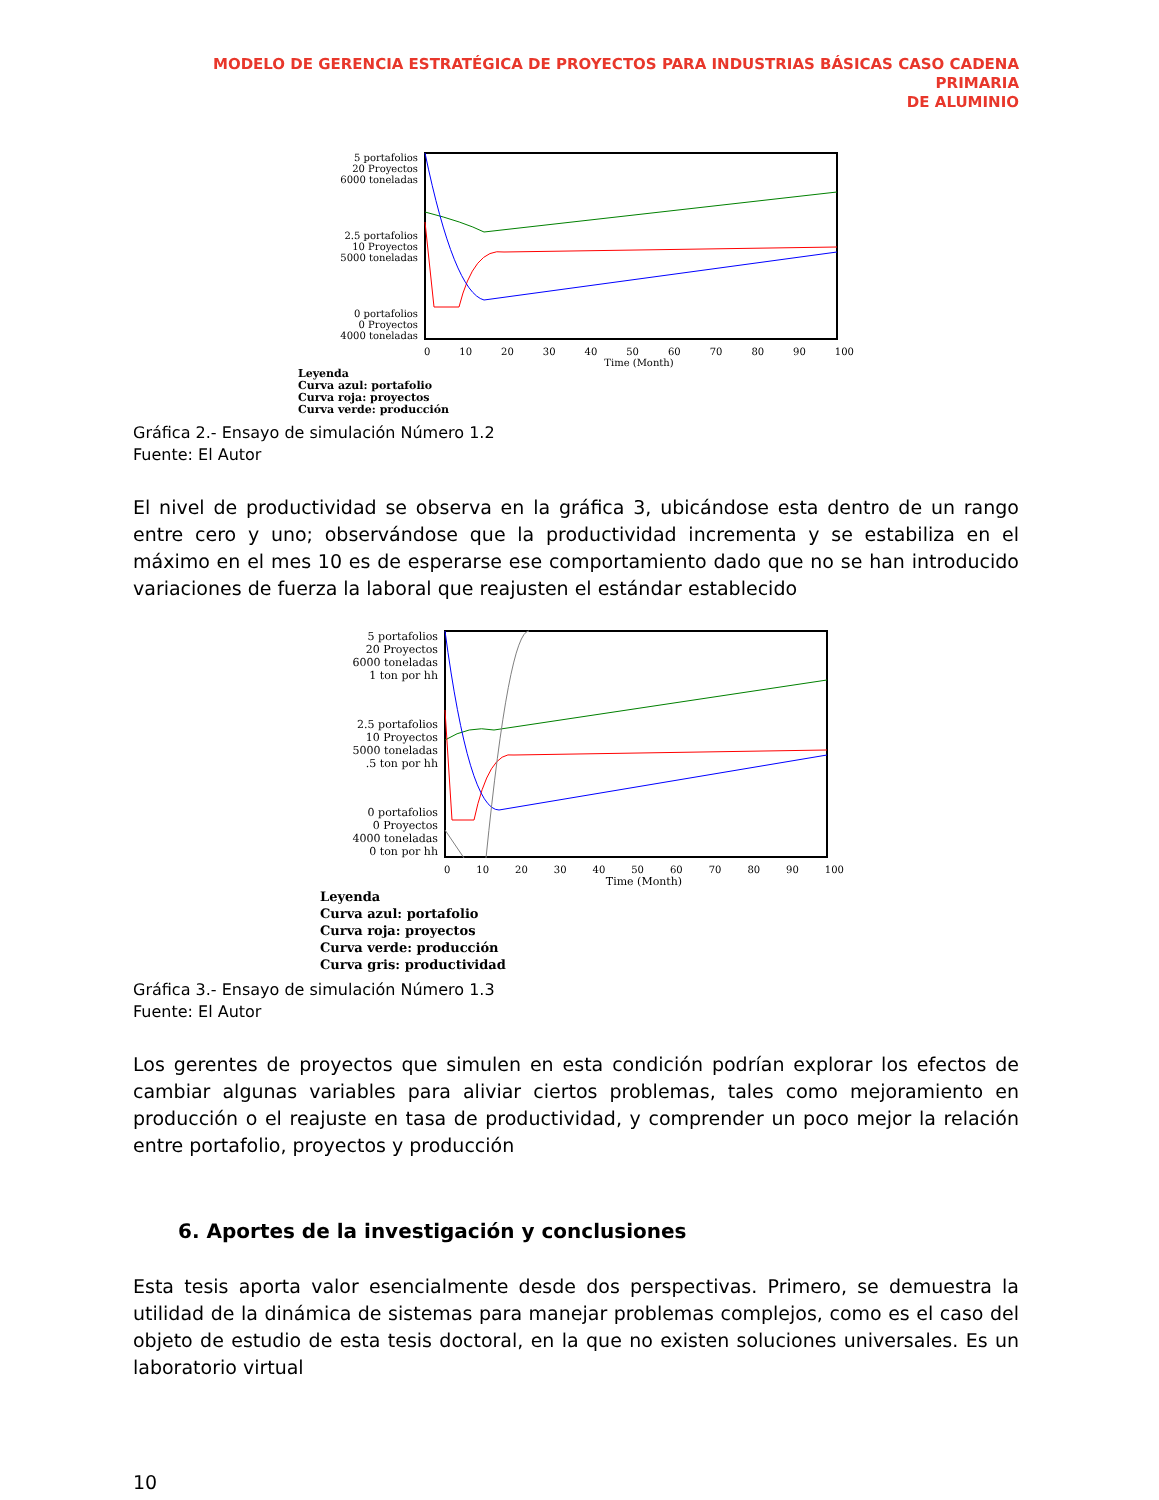MODELO DE GERENCIA ESTRATÉGICA DE PROYECTOS PARA INDUSTRIAS BÁSICAS CASO CADENA PRIMARIA
DE ALUMINIO
5 portafolios
20 Proyectos
6000 toneladas
2.5 portafolios
10 Proyectos
5000 toneladas
0 portafolios
0 Proyectos
4000 toneladas
0 10 20 30 40 50 60 70 80 90 100
Time (Month)
Leyenda
Curva azul: portafolio
Curva roja: proyectos
Curva verde: producción
Gráfica 2.- Ensayo de simulación Número 1.2
Fuente: El Autor
El nivel de productividad se observa en la gráfica 3, ubicándose esta dentro de un rango entre cero y uno; observándose que la productividad incrementa y se estabiliza en el máximo en el mes 10 es de esperarse ese comportamiento dado que no se han introducido variaciones de fuerza la laboral que reajusten el estándar establecido
5 portafolios
20 Proyectos
6000 toneladas
1 ton por hh
2.5 portafolios
10 Proyectos
5000 toneladas
.5 ton por hh
0 portafolios
0 Proyectos
4000 toneladas
0 ton por hh
0 10 20 30 40 50 60 70 80 90 100
Time (Month)
Leyenda
Curva azul: portafolio
Curva roja: proyectos
Curva verde: producción
Curva gris: productividad
Gráfica 3.- Ensayo de simulación Número 1.3
Fuente: El Autor
Los gerentes de proyectos que simulen en esta condición podrían explorar los efectos de cambiar algunas variables para aliviar ciertos problemas, tales como mejoramiento en producción o el reajuste en tasa de productividad, y comprender un poco mejor la relación entre portafolio, proyectos y producción
6. Aportes de la investigación y conclusiones
Esta tesis aporta valor esencialmente desde dos perspectivas. Primero, se demuestra la utilidad de la dinámica de sistemas para manejar problemas complejos, como es el caso del objeto de estudio de esta tesis doctoral, en la que no existen soluciones universales. Es un laboratorio virtual
10